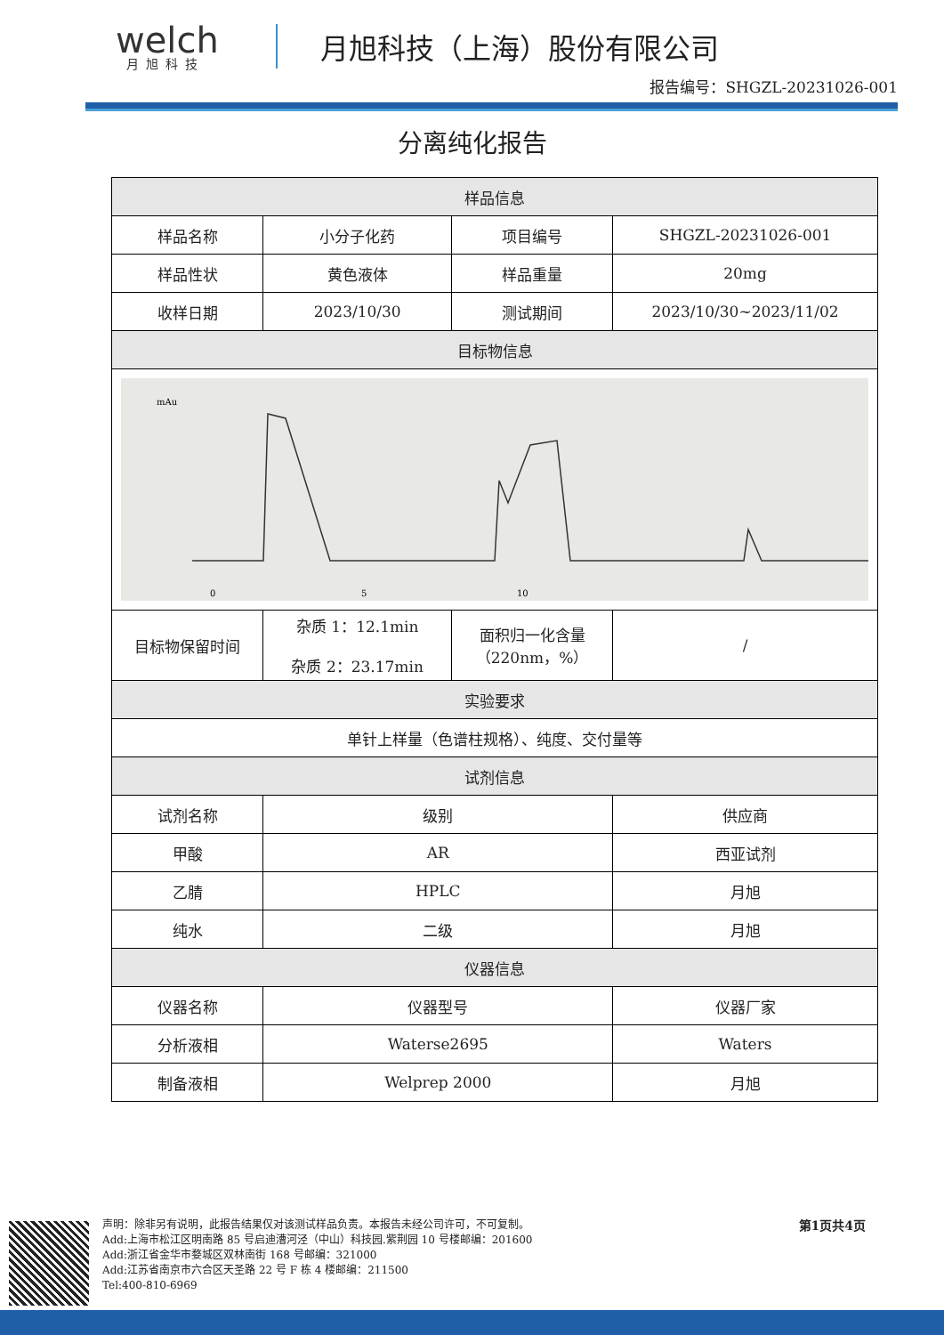welch
月旭科技
月旭科技（上海）股份有限公司
报告编号：SHGZL-20231026-001
分离纯化报告
| 样品信息 | | | |
| --- | --- | --- | --- |
| 样品名称 | 小分子化药 | 项目编号 | SHGZL-20231026-001 |
| 样品性状 | 黄色液体 | 样品重量 | 20mg |
| 收样日期 | 2023/10/30 | 测试期间 | 2023/10/30~2023/11/02 |
| 目标物信息 | | | |
| mAu 0 5 10 | | | |
| 目标物保留时间 | 杂质 1：12.1min 杂质 2：23.17min | 面积归一化含量 （220nm，%） | / |
| 实验要求 | | | |
| 单针上样量（色谱柱规格）、纯度、交付量等 | | | |
| 试剂信息 | | | |
| 试剂名称 | 级别 | | 供应商 |
| 甲酸 | AR | | 西亚试剂 |
| 乙腈 | HPLC | | 月旭 |
| 纯水 | 二级 | | 月旭 |
| 仪器信息 | | | |
| 仪器名称 | 仪器型号 | | 仪器厂家 |
| 分析液相 | Waterse2695 | | Waters |
| 制备液相 | Welprep 2000 | | 月旭 |
声明：除非另有说明，此报告结果仅对该测试样品负责。本报告未经公司许可，不可复制。
Add:上海市松江区明南路 85 号启迪漕河泾（中山）科技园.紫荆园 10 号楼邮编：201600
Add:浙江省金华市婺城区双林南街 168 号邮编：321000
Add:江苏省南京市六合区天圣路 22 号 F 栋 4 楼邮编：211500
Tel:400-810-6969
第1页共4页